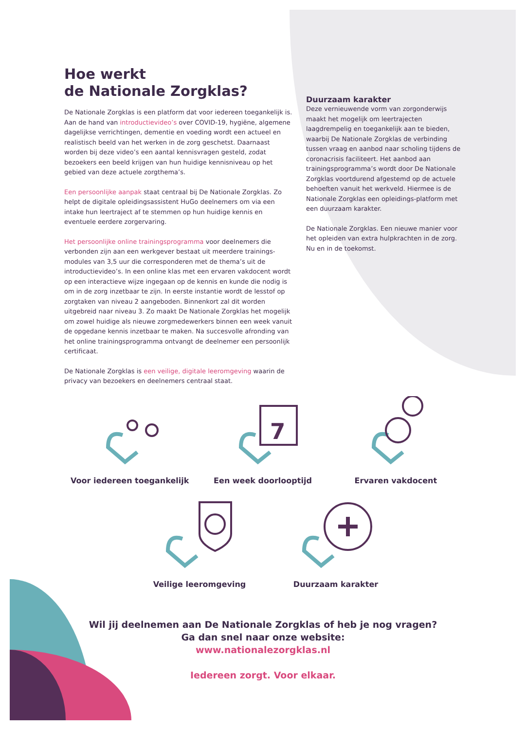Hoe werkt
de Nationale Zorgklas?
De Nationale Zorgklas is een platform dat voor iedereen toegankelijk is. Aan de hand van introductievideo’s over COVID-19, hygiëne, algemene dagelijkse verrichtingen, dementie en voeding wordt een actueel en realistisch beeld van het werken in de zorg geschetst. Daarnaast worden bij deze video’s een aantal kennisvragen gesteld, zodat bezoekers een beeld krijgen van hun huidige kennisniveau op het gebied van deze actuele zorgthema’s.
Een persoonlijke aanpak staat centraal bij De Nationale Zorgklas. Zo helpt de digitale opleidingsassistent HuGo deelnemers om via een intake hun leertraject af te stemmen op hun huidige kennis en eventuele eerdere zorgervaring.
Het persoonlijke online trainingsprogramma voor deelnemers die verbonden zijn aan een werkgever bestaat uit meerdere trainings-modules van 3,5 uur die corresponderen met de thema’s uit de introductievideo’s. In een online klas met een ervaren vakdocent wordt op een interactieve wijze ingegaan op de kennis en kunde die nodig is om in de zorg inzetbaar te zijn. In eerste instantie wordt de lesstof op zorgtaken van niveau 2 aangeboden. Binnenkort zal dit worden uitgebreid naar niveau 3. Zo maakt De Nationale Zorgklas het mogelijk om zowel huidige als nieuwe zorgmedewerkers binnen een week vanuit de opgedane kennis inzetbaar te maken. Na succesvolle afronding van het online trainingsprogramma ontvangt de deelnemer een persoonlijk certificaat.
De Nationale Zorgklas is een veilige, digitale leeromgeving waarin de privacy van bezoekers en deelnemers centraal staat.
Duurzaam karakter
Deze vernieuwende vorm van zorgonderwijs maakt het mogelijk om leertrajecten laagdrempelig en toegankelijk aan te bieden, waarbij De Nationale Zorgklas de verbinding tussen vraag en aanbod naar scholing tijdens de coronacrisis faciliteert. Het aanbod aan trainingsprogramma’s wordt door De Nationale Zorgklas voortdurend afgestemd op de actuele behoeften vanuit het werkveld. Hiermee is de Nationale Zorgklas een opleidings-platform met een duurzaam karakter.
De Nationale Zorgklas. Een nieuwe manier voor het opleiden van extra hulpkrachten in de zorg. Nu en in de toekomst.
Voor iedereen toegankelijk
7
Een week doorlooptijd
Ervaren vakdocent
Veilige leeromgeving Duurzaam karakter
Wil jij deelnemen aan De Nationale Zorgklas of heb je nog vragen?
Ga dan snel naar onze website:
www.nationalezorgklas.nl
Iedereen zorgt. Voor elkaar.